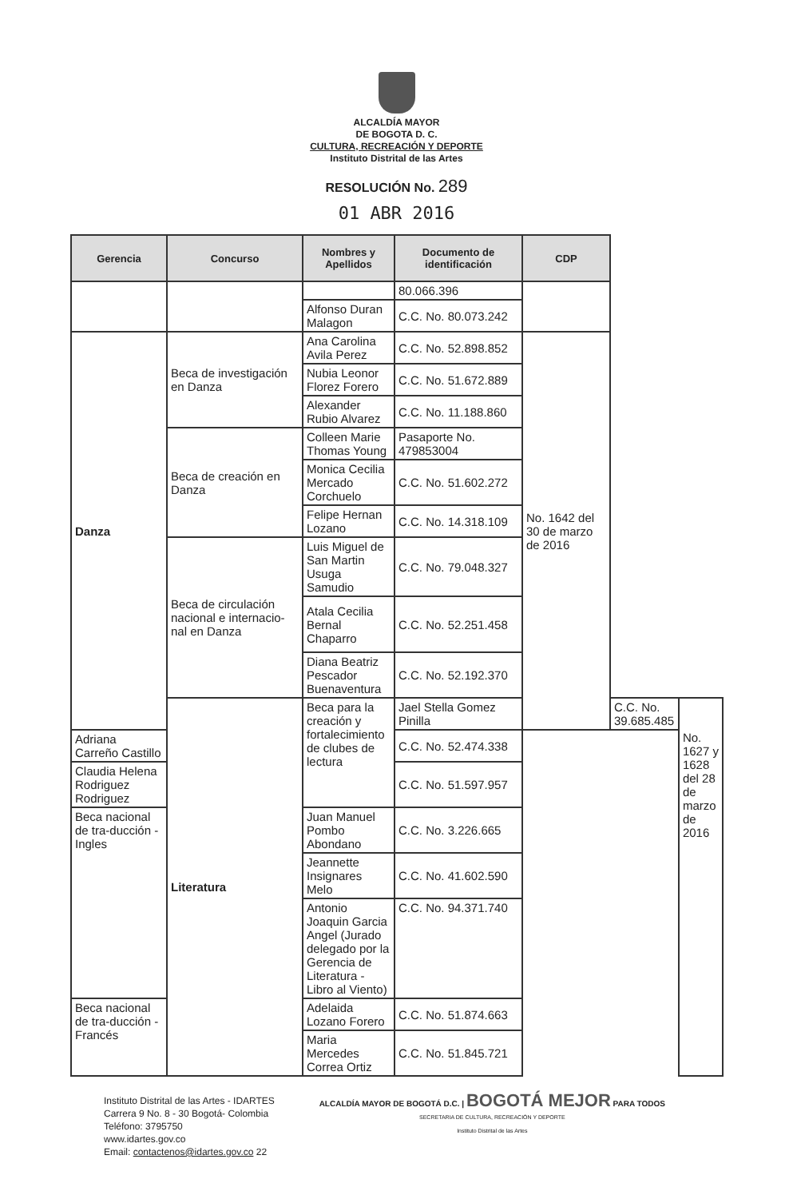ALCALDÍA MAYOR
DE BOGOTA D. C.
CULTURA, RECREACIÓN Y DEPORTE
Instituto Distrital de las Artes
RESOLUCIÓN No. 289
01 ABR 2016
| Gerencia | Concurso | Nombres y Apellidos | Documento de identificación | CDP | | |
| --- | --- | --- | --- | --- | --- | --- |
| | | | 80.066.396 | | | |
| | | Alfonso Duran Malagon | C.C. No. 80.073.242 | | | |
| Danza | Beca de investigación en Danza | Ana Carolina Avila Perez | C.C. No. 52.898.852 | No. 1642 del 30 de marzo de 2016 | | |
| | | Nubia Leonor Florez Forero | C.C. No. 51.672.889 | | | |
| | | Alexander Rubio Alvarez | C.C. No. 11.188.860 | | | |
| | Beca de creación en Danza | Colleen Marie Thomas Young | Pasaporte No. 479853004 | | | |
| | | Monica Cecilia Mercado Corchuelo | C.C. No. 51.602.272 | | | |
| | | Felipe Hernan Lozano | C.C. No. 14.318.109 | | | |
| | Beca de circulación nacional e internacio-nal en Danza | Luis Miguel de San Martin Usuga Samudio | C.C. No. 79.048.327 | | | |
| | | Atala Cecilia Bernal Chaparro | C.C. No. 52.251.458 | | | |
| | | Diana Beatriz Pescador Buenaventura | C.C. No. 52.192.370 | | | |
| | Literatura | Beca para la creación y fortalecimiento de clubes de lectura | Jael Stella Gomez Pinilla | | C.C. No. 39.685.485 | No. 1627 y 1628 del 28 de marzo de 2016 |
| Adriana Carreño Castillo | | | C.C. No. 52.474.338 | | | |
| Claudia Helena Rodriguez Rodriguez | | | C.C. No. 51.597.957 | | | |
| Beca nacional de tra-ducción -Ingles | | Juan Manuel Pombo Abondano | C.C. No. 3.226.665 | | | |
| | | Jeannette Insignares Melo | C.C. No. 41.602.590 | | | |
| | | Antonio Joaquin Garcia Angel (Jurado delegado por la Gerencia de Literatura - Libro al Viento) | C.C. No. 94.371.740 | | | |
| Beca nacional de tra-ducción - Francés | | Adelaida Lozano Forero | C.C. No. 51.874.663 | | | |
| | | Maria Mercedes Correa Ortiz | C.C. No. 51.845.721 | | | |
Instituto Distrital de las Artes - IDARTES
Carrera 9 No. 8 - 30 Bogotá- Colombia
Teléfono: 3795750
www.idartes.gov.co
Email: contactenos@idartes.gov.co 22
ALCALDÍA MAYOR DE BOGOTÁ D.C. | BOGOTÁ MEJOR PARA TODOS
SECRETARIA DE CULTURA, RECREACIÓN Y DEPORTE
Instituto Distrital de las Artes